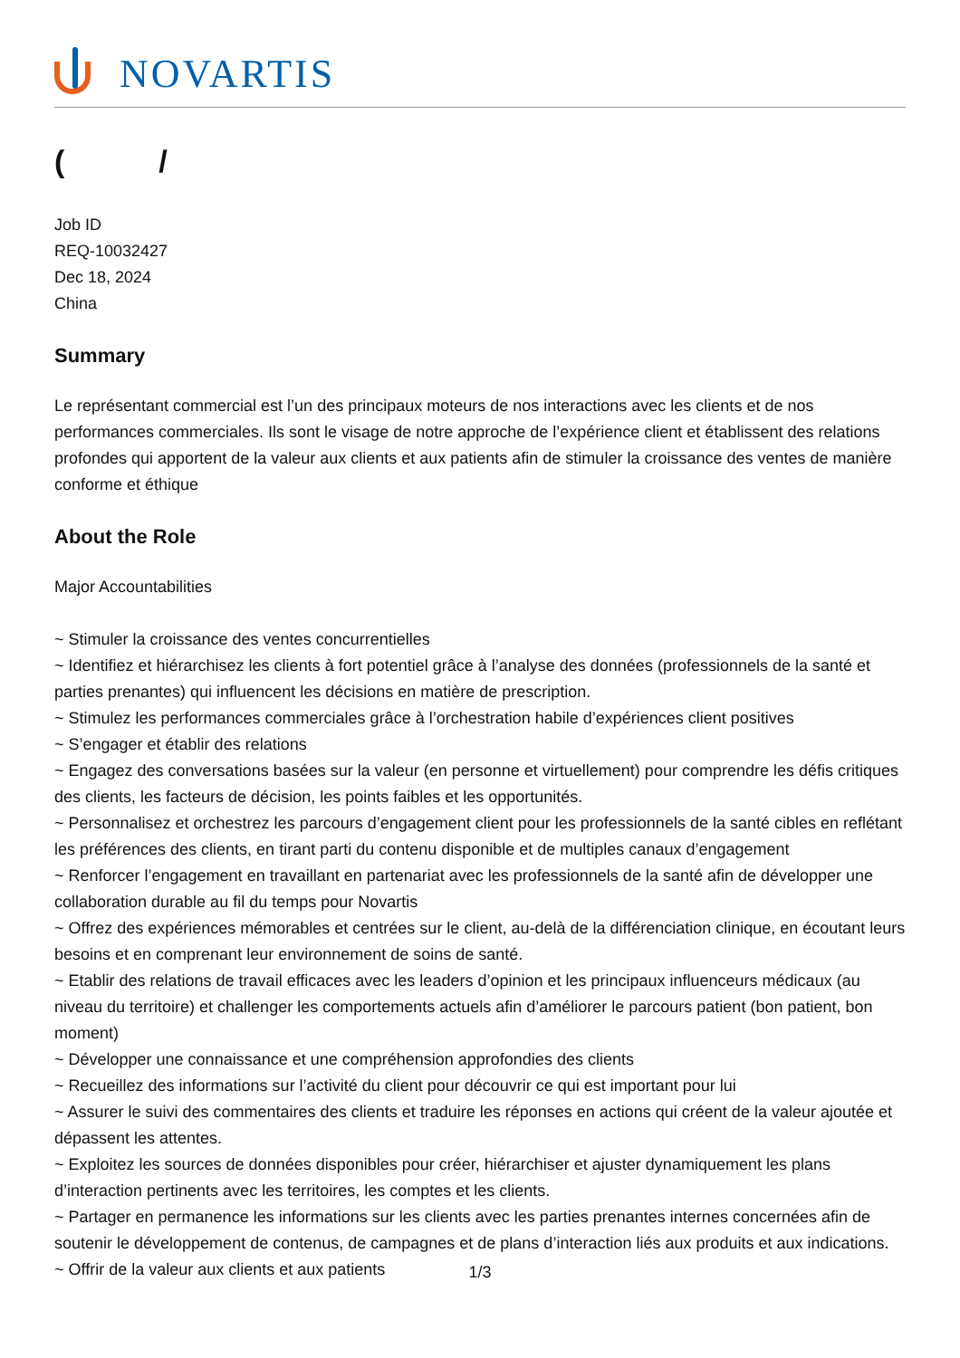NOVARTIS
( /
Job ID
REQ-10032427
Dec 18, 2024
China
Summary
Le représentant commercial est l’un des principaux moteurs de nos interactions avec les clients et de nos performances commerciales. Ils sont le visage de notre approche de l’expérience client et établissent des relations profondes qui apportent de la valeur aux clients et aux patients afin de stimuler la croissance des ventes de manière conforme et éthique
About the Role
Major Accountabilities
~ Stimuler la croissance des ventes concurrentielles
~ Identifiez et hiérarchisez les clients à fort potentiel grâce à l’analyse des données (professionnels de la santé et parties prenantes) qui influencent les décisions en matière de prescription.
~ Stimulez les performances commerciales grâce à l’orchestration habile d’expériences client positives
~ S’engager et établir des relations
~ Engagez des conversations basées sur la valeur (en personne et virtuellement) pour comprendre les défis critiques des clients, les facteurs de décision, les points faibles et les opportunités.
~ Personnalisez et orchestrez les parcours d’engagement client pour les professionnels de la santé cibles en reflétant les préférences des clients, en tirant parti du contenu disponible et de multiples canaux d’engagement
~ Renforcer l’engagement en travaillant en partenariat avec les professionnels de la santé afin de développer une collaboration durable au fil du temps pour Novartis
~ Offrez des expériences mémorables et centrées sur le client, au-delà de la différenciation clinique, en écoutant leurs besoins et en comprenant leur environnement de soins de santé.
~ Etablir des relations de travail efficaces avec les leaders d’opinion et les principaux influenceurs médicaux (au niveau du territoire) et challenger les comportements actuels afin d’améliorer le parcours patient (bon patient, bon moment)
~ Développer une connaissance et une compréhension approfondies des clients
~ Recueillez des informations sur l’activité du client pour découvrir ce qui est important pour lui
~ Assurer le suivi des commentaires des clients et traduire les réponses en actions qui créent de la valeur ajoutée et dépassent les attentes.
~ Exploitez les sources de données disponibles pour créer, hiérarchiser et ajuster dynamiquement les plans d’interaction pertinents avec les territoires, les comptes et les clients.
~ Partager en permanence les informations sur les clients avec les parties prenantes internes concernées afin de soutenir le développement de contenus, de campagnes et de plans d’interaction liés aux produits et aux indications.
~ Offrir de la valeur aux clients et aux patients
1/3